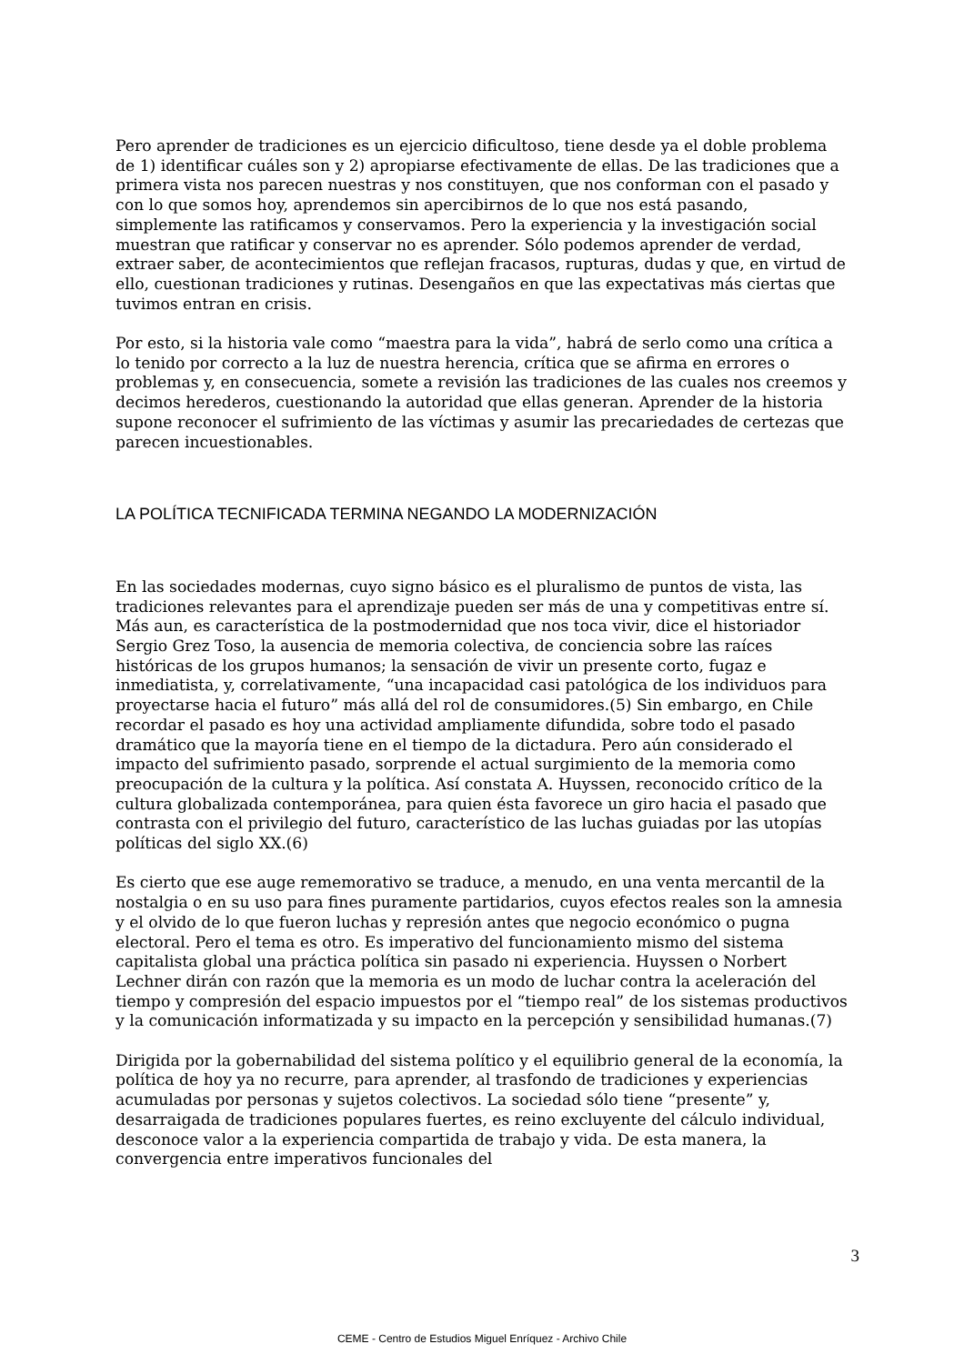Pero aprender de tradiciones es un ejercicio dificultoso, tiene desde ya el doble problema de 1) identificar cuáles son y 2) apropiarse efectivamente de ellas. De las tradiciones que a primera vista nos parecen nuestras y nos constituyen, que nos conforman con el pasado y con lo que somos hoy, aprendemos sin apercibirnos de lo que nos está pasando, simplemente las ratificamos y conservamos. Pero la experiencia y la investigación social muestran que ratificar y conservar no es aprender. Sólo podemos aprender de verdad, extraer saber, de acontecimientos que reflejan fracasos, rupturas, dudas y que, en virtud de ello, cuestionan tradiciones y rutinas. Desengaños en que las expectativas más ciertas que tuvimos entran en crisis.
Por esto, si la historia vale como “maestra para la vida”, habrá de serlo como una crítica a lo tenido por correcto a la luz de nuestra herencia, crítica que se afirma en errores o problemas y, en consecuencia, somete a revisión las tradiciones de las cuales nos creemos y decimos herederos, cuestionando la autoridad que ellas generan. Aprender de la historia supone reconocer el sufrimiento de las víctimas y asumir las precariedades de certezas que parecen incuestionables.
LA POLÍTICA TECNIFICADA TERMINA NEGANDO LA MODERNIZACIÓN
En las sociedades modernas, cuyo signo básico es el pluralismo de puntos de vista, las tradiciones relevantes para el aprendizaje pueden ser más de una y competitivas entre sí. Más aun, es característica de la postmodernidad que nos toca vivir, dice el historiador Sergio Grez Toso, la ausencia de memoria colectiva, de conciencia sobre las raíces históricas de los grupos humanos; la sensación de vivir un presente corto, fugaz e inmediatista, y, correlativamente, “una incapacidad casi patológica de los individuos para proyectarse hacia el futuro” más allá del rol de consumidores.(5) Sin embargo, en Chile recordar el pasado es hoy una actividad ampliamente difundida, sobre todo el pasado dramático que la mayoría tiene en el tiempo de la dictadura. Pero aún considerado el impacto del sufrimiento pasado, sorprende el actual surgimiento de la memoria como preocupación de la cultura y la política. Así constata A. Huyssen, reconocido crítico de la cultura globalizada contemporánea, para quien ésta favorece un giro hacia el pasado que contrasta con el privilegio del futuro, característico de las luchas guiadas por las utopías políticas del siglo XX.(6)
Es cierto que ese auge rememorativo se traduce, a menudo, en una venta mercantil de la nostalgia o en su uso para fines puramente partidarios, cuyos efectos reales son la amnesia y el olvido de lo que fueron luchas y represión antes que negocio económico o pugna electoral. Pero el tema es otro. Es imperativo del funcionamiento mismo del sistema capitalista global una práctica política sin pasado ni experiencia. Huyssen o Norbert Lechner dirán con razón que la memoria es un modo de luchar contra la aceleración del tiempo y compresión del espacio impuestos por el “tiempo real” de los sistemas productivos y la comunicación informatizada y su impacto en la percepción y sensibilidad humanas.(7)
Dirigida por la gobernabilidad del sistema político y el equilibrio general de la economía, la política de hoy ya no recurre, para aprender, al trasfondo de tradiciones y experiencias acumuladas por personas y sujetos colectivos. La sociedad sólo tiene “presente” y, desarraigada de tradiciones populares fuertes, es reino excluyente del cálculo individual, desconoce valor a la experiencia compartida de trabajo y vida. De esta manera, la convergencia entre imperativos funcionales del
3
CEME - Centro de Estudios Miguel Enríquez - Archivo Chile